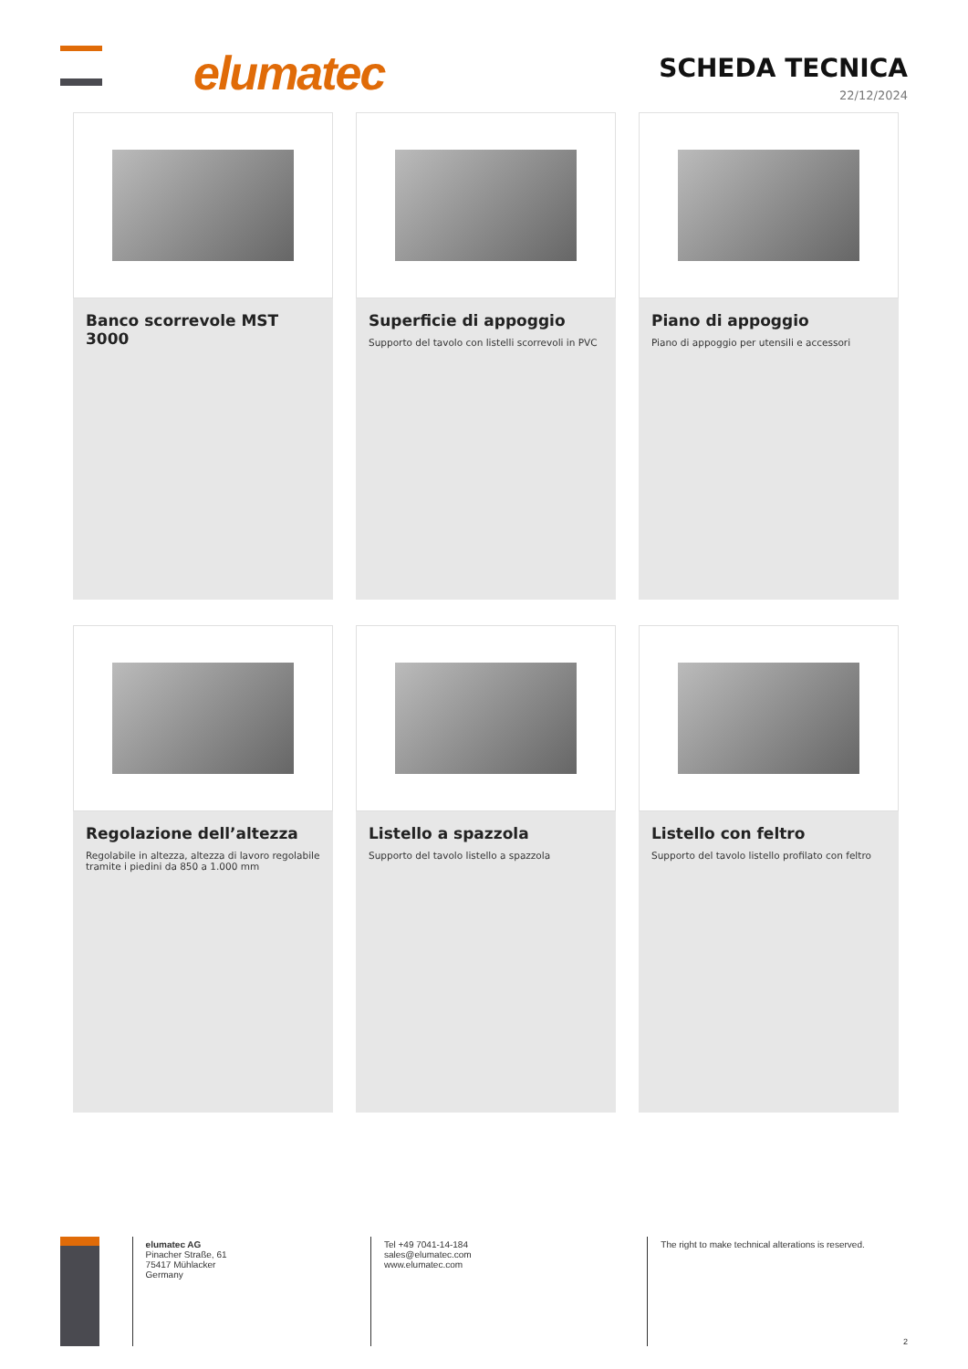elumatec
SCHEDA TECNICA
22/12/2024
Banco scorrevole MST 3000
Superficie di appoggio
Supporto del tavolo con listelli scorrevoli in PVC
Piano di appoggio
Piano di appoggio per utensili e accessori
Regolazione dell’altezza
Regolabile in altezza, altezza di lavoro regolabile tramite i piedini da 850 a 1.000 mm
Listello a spazzola
Supporto del tavolo listello a spazzola
Listello con feltro
Supporto del tavolo listello profilato con feltro
elumatec AG
Pinacher Straße, 61
75417 Mühlacker
Germany
Tel +49 7041-14-184
sales@elumatec.com
www.elumatec.com
The right to make technical alterations is reserved.
2